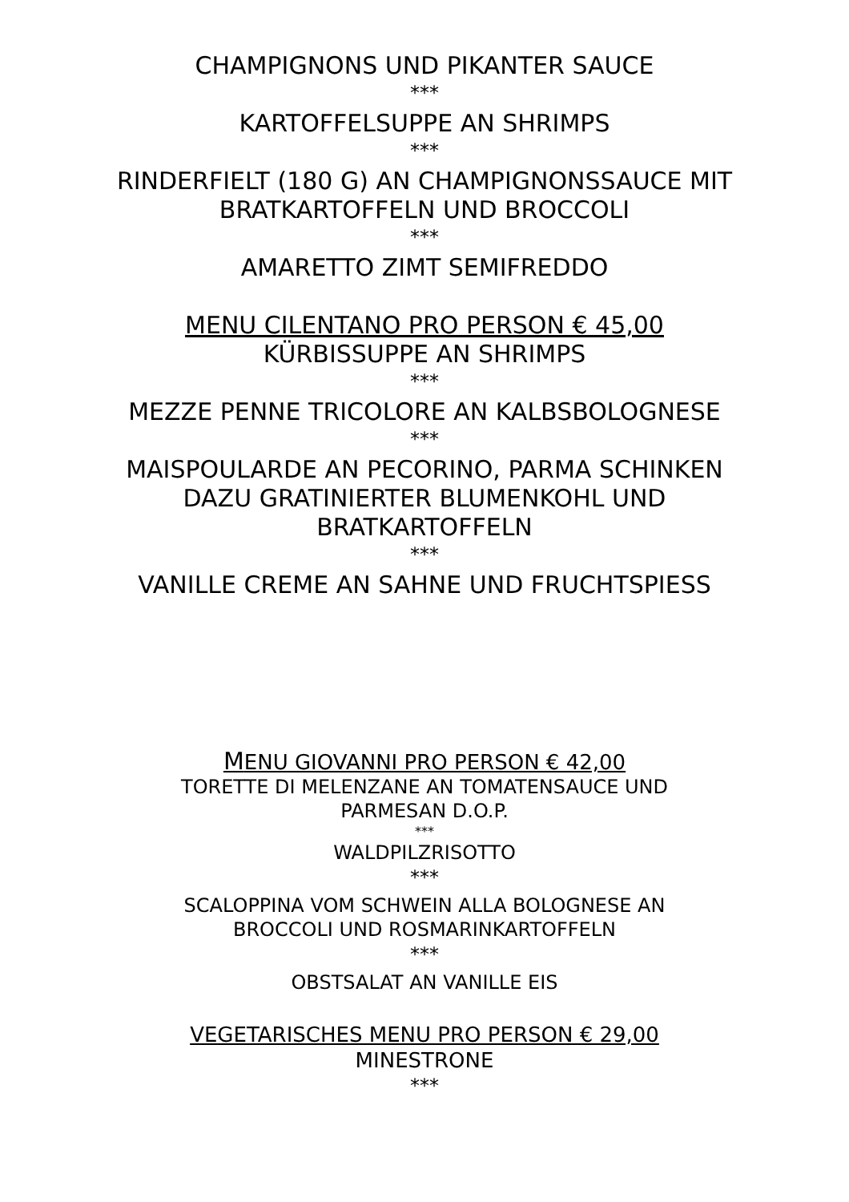CHAMPIGNONS UND PIKANTER SAUCE
***
KARTOFFELSUPPE AN SHRIMPS
***
RINDERFIELT (180 G) AN CHAMPIGNONSSAUCE MIT
BRATKARTOFFELN UND BROCCOLI
***
AMARETTO ZIMT SEMIFREDDO
MENU CILENTANO PRO PERSON € 45,00
KÜRBISSUPPE AN SHRIMPS
***
MEZZE PENNE TRICOLORE AN KALBSBOLOGNESE
***
MAISPOULARDE AN PECORINO, PARMA SCHINKEN
DAZU GRATINIERTER BLUMENKOHL UND
BRATKARTOFFELN
***
VANILLE CREME AN SAHNE UND FRUCHTSPIESS
MENU GIOVANNI PRO PERSON € 42,00
TORETTE DI MELENZANE AN TOMATENSAUCE UND
PARMESAN D.O.P.
***
WALDPILZRISOTTO
***
SCALOPPINA VOM SCHWEIN ALLA BOLOGNESE AN
BROCCOLI UND ROSMARINKARTOFFELN
***
OBSTSALAT AN VANILLE EIS
VEGETARISCHES MENU PRO PERSON € 29,00
MINESTRONE
***